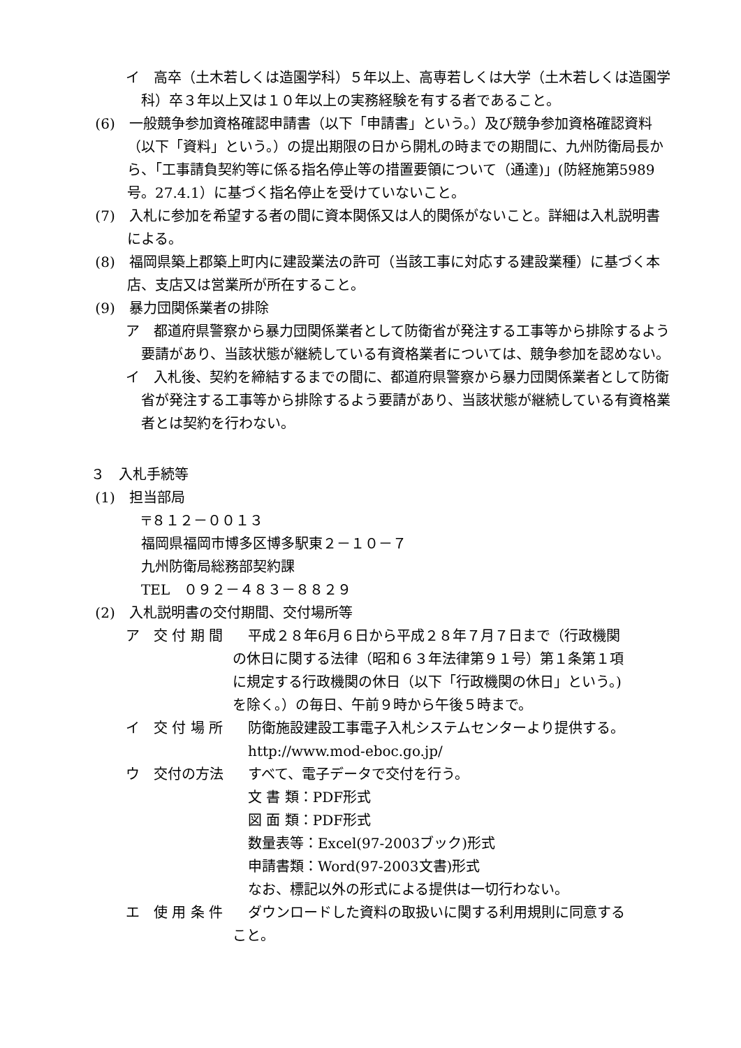イ　高卒（土木若しくは造園学科）５年以上、高専若しくは大学（土木若しくは造園学科）卒３年以上又は１０年以上の実務経験を有する者であること。
(6)　一般競争参加資格確認申請書（以下「申請書」という。）及び競争参加資格確認資料（以下「資料」という。）の提出期限の日から開札の時までの期間に、九州防衛局長から、「工事請負契約等に係る指名停止等の措置要領について（通達)」(防経施第5989号。27.4.1）に基づく指名停止を受けていないこと。
(7)　入札に参加を希望する者の間に資本関係又は人的関係がないこと。詳細は入札説明書による。
(8)　福岡県築上郡築上町内に建設業法の許可（当該工事に対応する建設業種）に基づく本店、支店又は営業所が所在すること。
(9)　暴力団関係業者の排除
ア　都道府県警察から暴力団関係業者として防衛省が発注する工事等から排除するよう要請があり、当該状態が継続している有資格業者については、競争参加を認めない。
イ　入札後、契約を締結するまでの間に、都道府県警察から暴力団関係業者として防衛省が発注する工事等から排除するよう要請があり、当該状態が継続している有資格業者とは契約を行わない。
３　入札手続等
(1)　担当部局
〒８１２－００１３
福岡県福岡市博多区博多駅東２－１０－７
九州防衛局総務部契約課
TEL　０９２－４８３－８８２９
(2)　入札説明書の交付期間、交付場所等
ア　交 付 期 間 平成２８年6月６日から平成２８年７月７日まで（行政機関
の休日に関する法律（昭和６３年法律第９１号）第１条第１項
に規定する行政機関の休日（以下「行政機関の休日」という。)
を除く。）の毎日、午前９時から午後５時まで。
イ　交 付 場 所 防衛施設建設工事電子入札システムセンターより提供する。
http://www.mod-eboc.go.jp/
ウ　交付の方法 すべて、電子データで交付を行う。
文 書 類：PDF形式
図 面 類：PDF形式
数量表等：Excel(97-2003ブック)形式
申請書類：Word(97-2003文書)形式
なお、標記以外の形式による提供は一切行わない。
エ　使 用 条 件 ダウンロードした資料の取扱いに関する利用規則に同意する
こと。